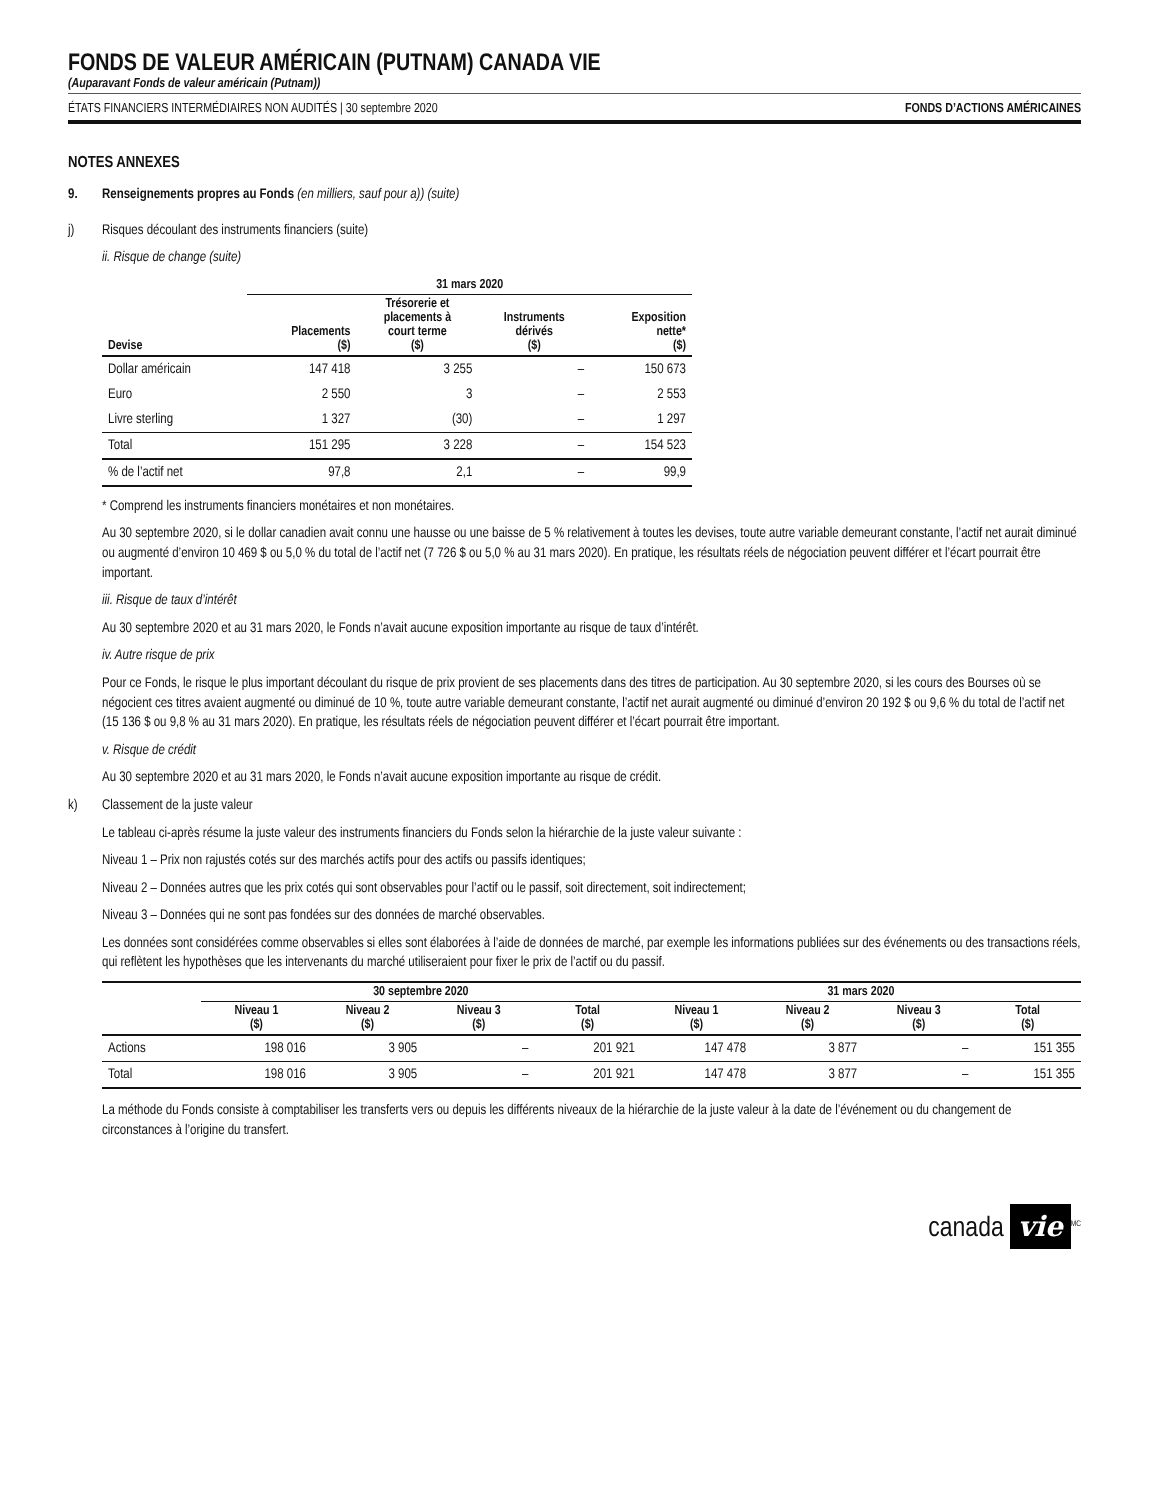FONDS DE VALEUR AMÉRICAIN (PUTNAM) CANADA VIE
(Auparavant Fonds de valeur américain (Putnam))
ÉTATS FINANCIERS INTERMÉDIAIRES NON AUDITÉS | 30 septembre 2020 FONDS D’ACTIONS AMÉRICAINES
NOTES ANNEXES
9. Renseignements propres au Fonds (en milliers, sauf pour a)) (suite)
j) Risques découlant des instruments financiers (suite)
ii. Risque de change (suite)
| | 31 mars 2020 | | | |
| --- | --- | --- | --- | --- |
| Devise | Placements ($) | Trésorerie et placements à court terme ($) | Instruments dérivés ($) | Exposition nette* ($) |
| Dollar américain | 147 418 | 3 255 | – | 150 673 |
| Euro | 2 550 | 3 | – | 2 553 |
| Livre sterling | 1 327 | (30) | – | 1 297 |
| Total | 151 295 | 3 228 | – | 154 523 |
| % de l’actif net | 97,8 | 2,1 | – | 99,9 |
* Comprend les instruments financiers monétaires et non monétaires.
Au 30 septembre 2020, si le dollar canadien avait connu une hausse ou une baisse de 5 % relativement à toutes les devises, toute autre variable demeurant constante, l’actif net aurait diminué ou augmenté d’environ 10 469 $ ou 5,0 % du total de l’actif net (7 726 $ ou 5,0 % au 31 mars 2020). En pratique, les résultats réels de négociation peuvent différer et l’écart pourrait être important.
iii. Risque de taux d’intérêt
Au 30 septembre 2020 et au 31 mars 2020, le Fonds n’avait aucune exposition importante au risque de taux d’intérêt.
iv. Autre risque de prix
Pour ce Fonds, le risque le plus important découlant du risque de prix provient de ses placements dans des titres de participation. Au 30 septembre 2020, si les cours des Bourses où se négocient ces titres avaient augmenté ou diminué de 10 %, toute autre variable demeurant constante, l’actif net aurait augmenté ou diminué d’environ 20 192 $ ou 9,6 % du total de l’actif net (15 136 $ ou 9,8 % au 31 mars 2020). En pratique, les résultats réels de négociation peuvent différer et l’écart pourrait être important.
v. Risque de crédit
Au 30 septembre 2020 et au 31 mars 2020, le Fonds n’avait aucune exposition importante au risque de crédit.
k) Classement de la juste valeur
Le tableau ci-après résume la juste valeur des instruments financiers du Fonds selon la hiérarchie de la juste valeur suivante :
Niveau 1 – Prix non rajustés cotés sur des marchés actifs pour des actifs ou passifs identiques;
Niveau 2 – Données autres que les prix cotés qui sont observables pour l’actif ou le passif, soit directement, soit indirectement;
Niveau 3 – Données qui ne sont pas fondées sur des données de marché observables.
Les données sont considérées comme observables si elles sont élaborées à l’aide de données de marché, par exemple les informations publiées sur des événements ou des transactions réels, qui reflètent les hypothèses que les intervenants du marché utiliseraient pour fixer le prix de l’actif ou du passif.
| | 30 septembre 2020 | | | | 31 mars 2020 | | | |
| --- | --- | --- | --- | --- | --- | --- | --- | --- |
| | Niveau 1 ($) | Niveau 2 ($) | Niveau 3 ($) | Total ($) | Niveau 1 ($) | Niveau 2 ($) | Niveau 3 ($) | Total ($) |
| Actions | 198 016 | 3 905 | – | 201 921 | 147 478 | 3 877 | – | 151 355 |
| Total | 198 016 | 3 905 | – | 201 921 | 147 478 | 3 877 | – | 151 355 |
La méthode du Fonds consiste à comptabiliser les transferts vers ou depuis les différents niveaux de la hiérarchie de la juste valeur à la date de l’événement ou du changement de circonstances à l’origine du transfert.
canada vie<sup>MC</sup>